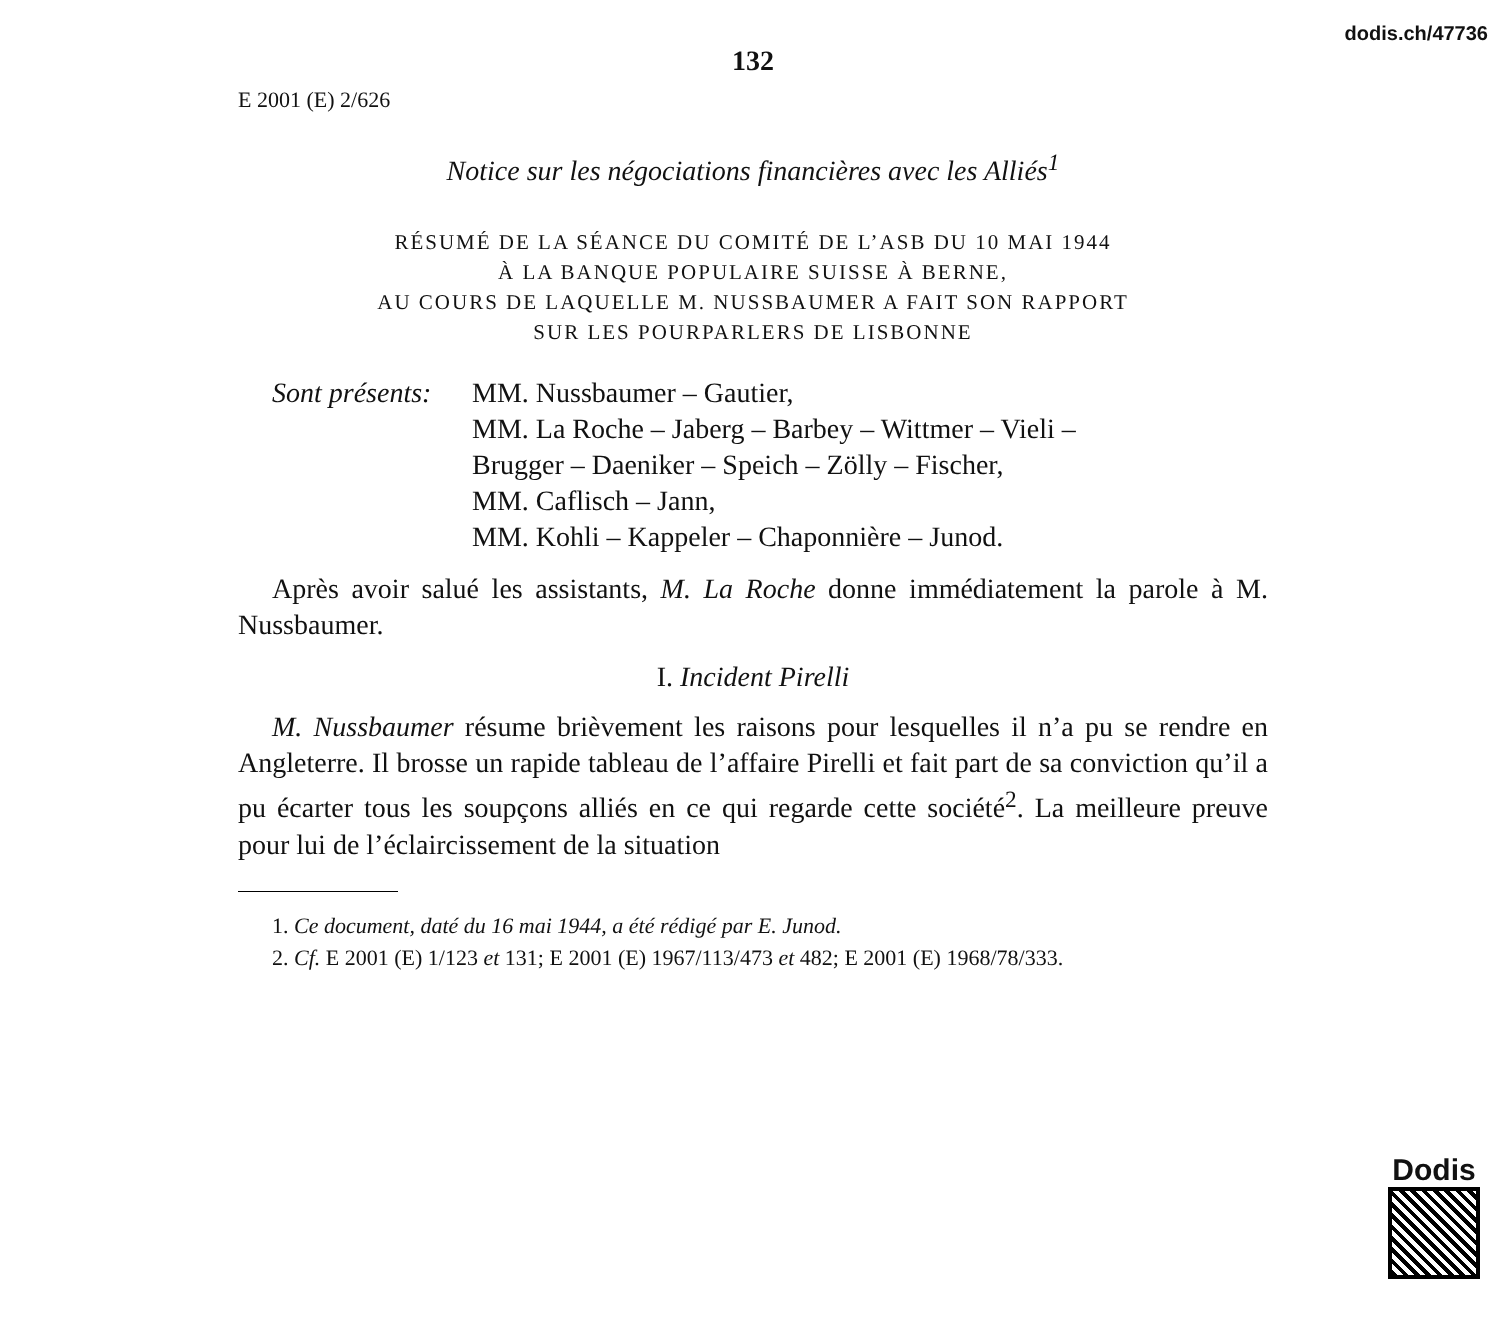dodis.ch/47736
132
E 2001 (E) 2/626
Notice sur les négociations financières avec les Alliés<sup>1</sup>
RÉSUMÉ DE LA SÉANCE DU COMITÉ DE L’ASB DU 10 MAI 1944
À LA BANQUE POPULAIRE SUISSE À BERNE,
AU COURS DE LAQUELLE M. NUSSBAUMER A FAIT SON RAPPORT
SUR LES POURPARLERS DE LISBONNE
Sont présents:
MM. Nussbaumer – Gautier,
MM. La Roche – Jaberg – Barbey – Wittmer – Vieli –
Brugger – Daeniker – Speich – Zölly – Fischer,
MM. Caflisch – Jann,
MM. Kohli – Kappeler – Chaponnière – Junod.
Après avoir salué les assistants, M. La Roche donne immédiatement la parole à M. Nussbaumer.
I. Incident Pirelli
M. Nussbaumer résume brièvement les raisons pour lesquelles il n’a pu se rendre en Angleterre. Il brosse un rapide tableau de l’affaire Pirelli et fait part de sa conviction qu’il a pu écarter tous les soupçons alliés en ce qui regarde cette société<sup>2</sup>. La meilleure preuve pour lui de l’éclaircissement de la situation
1. Ce document, daté du 16 mai 1944, a été rédigé par E. Junod.
2. Cf. E 2001 (E) 1/123 et 131; E 2001 (E) 1967/113/473 et 482; E 2001 (E) 1968/78/333.
Dodis